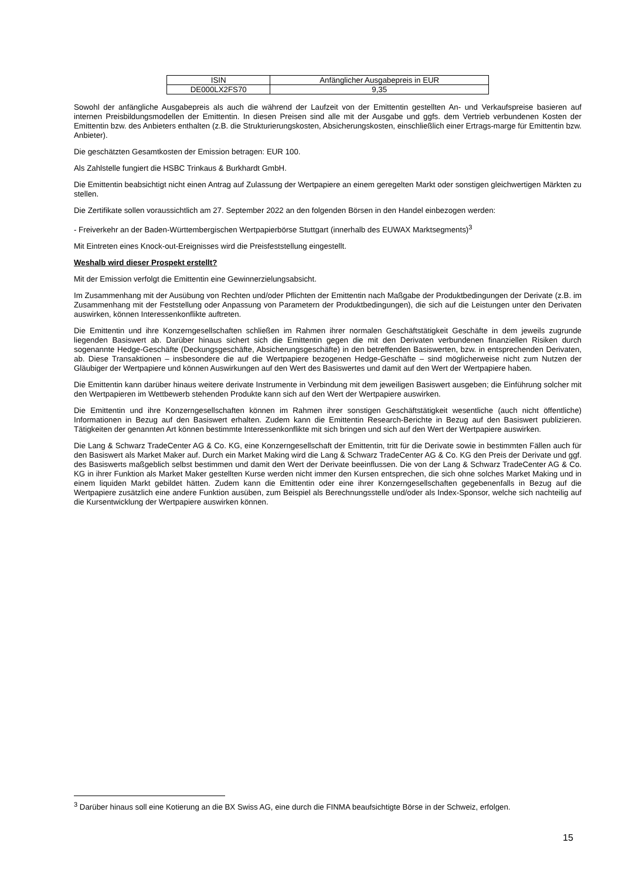| ISIN | Anfänglicher Ausgabepreis in EUR |
| DE000LX2FS70 | 9,35 |
Sowohl der anfängliche Ausgabepreis als auch die während der Laufzeit von der Emittentin gestellten An- und Verkaufspreise basieren auf internen Preisbildungsmodellen der Emittentin. In diesen Preisen sind alle mit der Ausgabe und ggfs. dem Vertrieb verbundenen Kosten der Emittentin bzw. des Anbieters enthalten (z.B. die Strukturierungskosten, Absicherungskosten, einschließlich einer Ertrags-marge für Emittentin bzw. Anbieter).
Die geschätzten Gesamtkosten der Emission betragen: EUR 100.
Als Zahlstelle fungiert die HSBC Trinkaus & Burkhardt GmbH.
Die Emittentin beabsichtigt nicht einen Antrag auf Zulassung der Wertpapiere an einem geregelten Markt oder sonstigen gleichwertigen Märkten zu stellen.
Die Zertifikate sollen voraussichtlich am 27. September 2022 an den folgenden Börsen in den Handel einbezogen werden:
- Freiverkehr an der Baden-Württembergischen Wertpapierbörse Stuttgart (innerhalb des EUWAX Marktsegments)<sup>3</sup>
Mit Eintreten eines Knock-out-Ereignisses wird die Preisfeststellung eingestellt.
Weshalb wird dieser Prospekt erstellt?
Mit der Emission verfolgt die Emittentin eine Gewinnerzielungsabsicht.
Im Zusammenhang mit der Ausübung von Rechten und/oder Pflichten der Emittentin nach Maßgabe der Produktbedingungen der Derivate (z.B. im Zusammenhang mit der Feststellung oder Anpassung von Parametern der Produktbedingungen), die sich auf die Leistungen unter den Derivaten auswirken, können Interessenkonflikte auftreten.
Die Emittentin und ihre Konzerngesellschaften schließen im Rahmen ihrer normalen Geschäftstätigkeit Geschäfte in dem jeweils zugrunde liegenden Basiswert ab. Darüber hinaus sichert sich die Emittentin gegen die mit den Derivaten verbundenen finanziellen Risiken durch sogenannte Hedge-Geschäfte (Deckungsgeschäfte, Absicherungsgeschäfte) in den betreffenden Basiswerten, bzw. in entsprechenden Derivaten, ab. Diese Transaktionen – insbesondere die auf die Wertpapiere bezogenen Hedge-Geschäfte – sind möglicherweise nicht zum Nutzen der Gläubiger der Wertpapiere und können Auswirkungen auf den Wert des Basiswertes und damit auf den Wert der Wertpapiere haben.
Die Emittentin kann darüber hinaus weitere derivate Instrumente in Verbindung mit dem jeweiligen Basiswert ausgeben; die Einführung solcher mit den Wertpapieren im Wettbewerb stehenden Produkte kann sich auf den Wert der Wertpapiere auswirken.
Die Emittentin und ihre Konzerngesellschaften können im Rahmen ihrer sonstigen Geschäftstätigkeit wesentliche (auch nicht öffentliche) Informationen in Bezug auf den Basiswert erhalten. Zudem kann die Emittentin Research-Berichte in Bezug auf den Basiswert publizieren. Tätigkeiten der genannten Art können bestimmte Interessenkonflikte mit sich bringen und sich auf den Wert der Wertpapiere auswirken.
Die Lang & Schwarz TradeCenter AG & Co. KG, eine Konzerngesellschaft der Emittentin, tritt für die Derivate sowie in bestimmten Fällen auch für den Basiswert als Market Maker auf. Durch ein Market Making wird die Lang & Schwarz TradeCenter AG & Co. KG den Preis der Derivate und ggf. des Basiswerts maßgeblich selbst bestimmen und damit den Wert der Derivate beeinflussen. Die von der Lang & Schwarz TradeCenter AG & Co. KG in ihrer Funktion als Market Maker gestellten Kurse werden nicht immer den Kursen entsprechen, die sich ohne solches Market Making und in einem liquiden Markt gebildet hätten. Zudem kann die Emittentin oder eine ihrer Konzerngesellschaften gegebenenfalls in Bezug auf die Wertpapiere zusätzlich eine andere Funktion ausüben, zum Beispiel als Berechnungsstelle und/oder als Index-Sponsor, welche sich nachteilig auf die Kursentwicklung der Wertpapiere auswirken können.
<sup>3</sup> Darüber hinaus soll eine Kotierung an die BX Swiss AG, eine durch die FINMA beaufsichtigte Börse in der Schweiz, erfolgen.
15